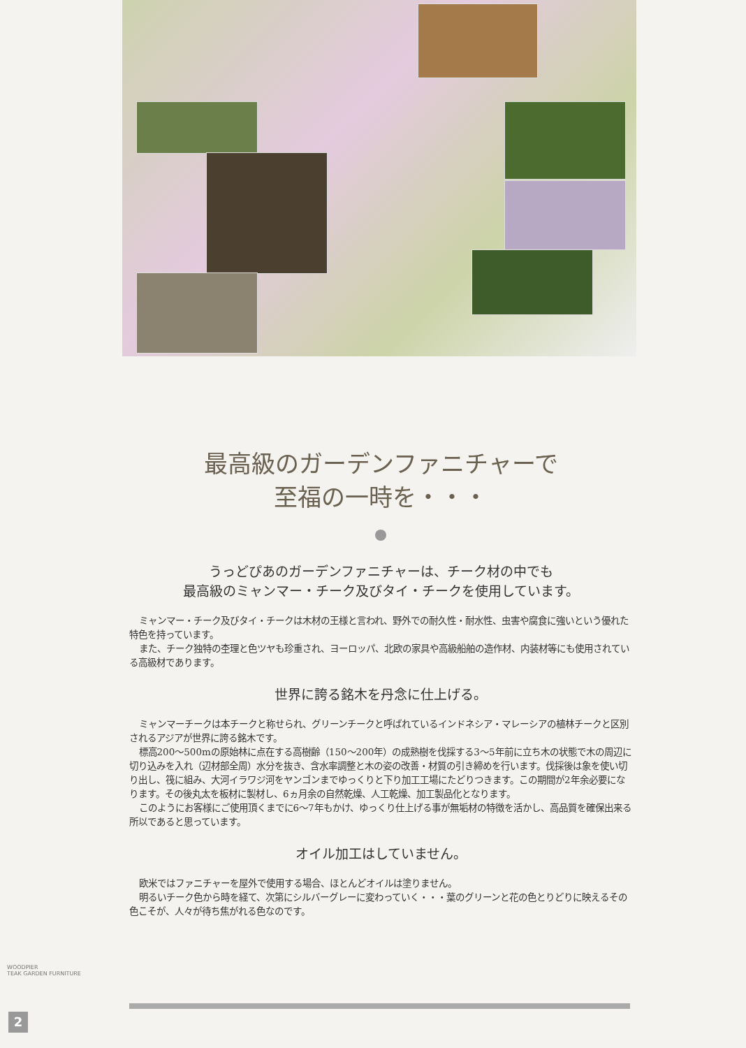最高級のガーデンファニチャーで
至福の一時を・・・
うっどぴあのガーデンファニチャーは、チーク材の中でも
最高級のミャンマー・チーク及びタイ・チークを使用しています。
ミャンマー・チーク及びタイ・チークは木材の王様と言われ、野外での耐久性・耐水性、虫害や腐食に強いという優れた特色を持っています。
また、チーク独特の杢理と色ツヤも珍重され、ヨーロッパ、北欧の家具や高級船舶の造作材、内装材等にも使用されている高級材であります。
世界に誇る銘木を丹念に仕上げる。
ミャンマーチークは本チークと称せられ、グリーンチークと呼ばれているインドネシア・マレーシアの植林チークと区別されるアジアが世界に誇る銘木です。
標高200～500mの原始林に点在する高樹齢（150～200年）の成熟樹を伐採する3～5年前に立ち木の状態で木の周辺に切り込みを入れ（辺材部全周）水分を抜き、含水率調整と木の姿の改善・材質の引き締めを行います。伐採後は象を使い切り出し、筏に組み、大河イラワジ河をヤンゴンまでゆっくりと下り加工工場にたどりつきます。この期間が2年余必要になります。その後丸太を板材に製材し、6ヵ月余の自然乾燥、人工乾燥、加工製品化となります。
このようにお客様にご使用頂くまでに6～7年もかけ、ゆっくり仕上げる事が無垢材の特徴を活かし、高品質を確保出来る所以であると思っています。
オイル加工はしていません。
欧米ではファニチャーを屋外で使用する場合、ほとんどオイルは塗りません。
明るいチーク色から時を経て、次第にシルバーグレーに変わっていく・・・葉のグリーンと花の色とりどりに映えるその色こそが、人々が待ち焦がれる色なのです。
WOODPIER
TEAK GARDEN FURNITURE
2